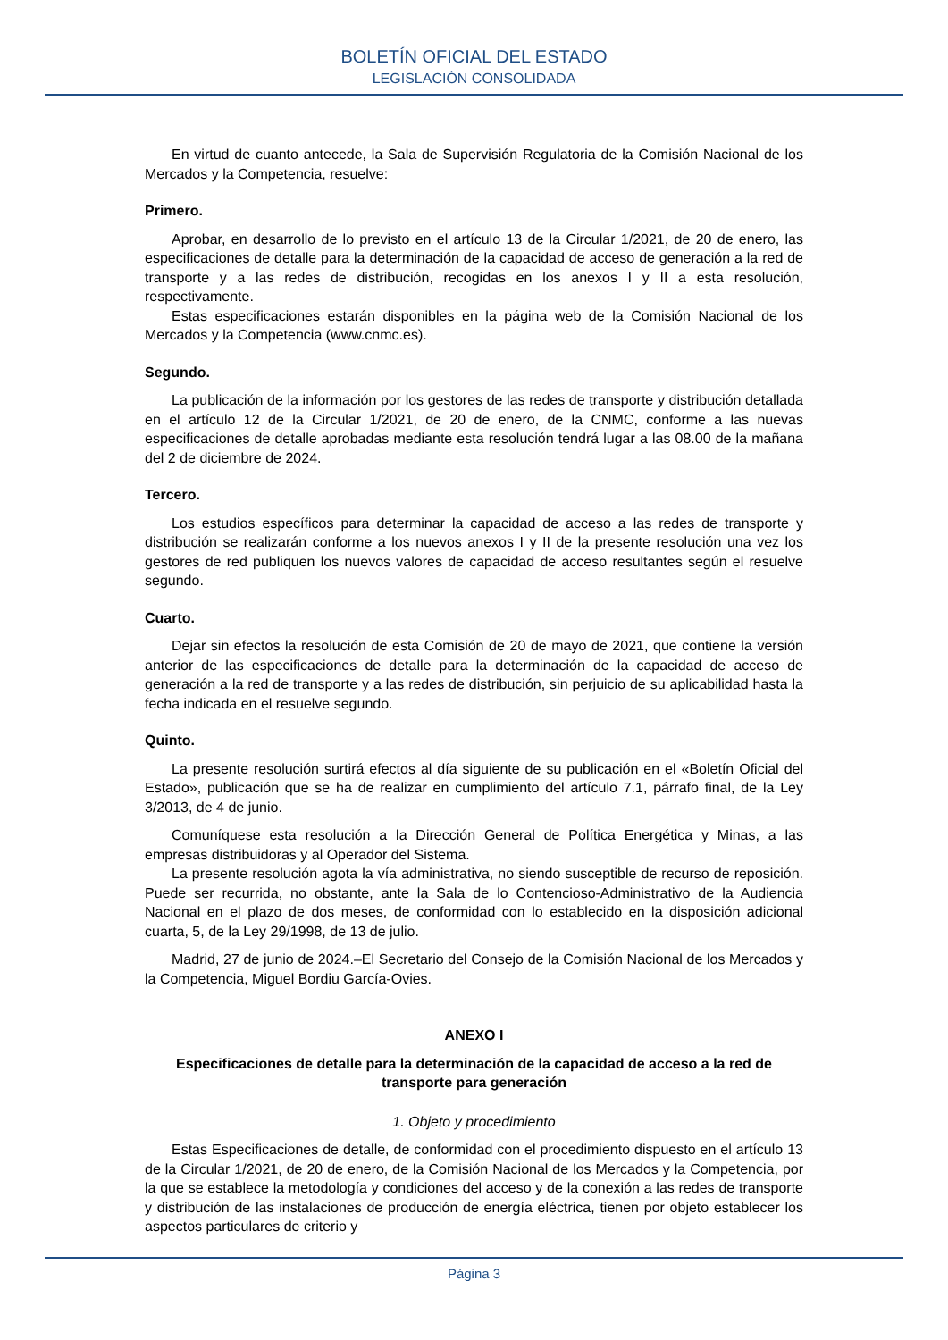BOLETÍN OFICIAL DEL ESTADO
LEGISLACIÓN CONSOLIDADA
En virtud de cuanto antecede, la Sala de Supervisión Regulatoria de la Comisión Nacional de los Mercados y la Competencia, resuelve:
Primero.
Aprobar, en desarrollo de lo previsto en el artículo 13 de la Circular 1/2021, de 20 de enero, las especificaciones de detalle para la determinación de la capacidad de acceso de generación a la red de transporte y a las redes de distribución, recogidas en los anexos I y II a esta resolución, respectivamente.
Estas especificaciones estarán disponibles en la página web de la Comisión Nacional de los Mercados y la Competencia (www.cnmc.es).
Segundo.
La publicación de la información por los gestores de las redes de transporte y distribución detallada en el artículo 12 de la Circular 1/2021, de 20 de enero, de la CNMC, conforme a las nuevas especificaciones de detalle aprobadas mediante esta resolución tendrá lugar a las 08.00 de la mañana del 2 de diciembre de 2024.
Tercero.
Los estudios específicos para determinar la capacidad de acceso a las redes de transporte y distribución se realizarán conforme a los nuevos anexos I y II de la presente resolución una vez los gestores de red publiquen los nuevos valores de capacidad de acceso resultantes según el resuelve segundo.
Cuarto.
Dejar sin efectos la resolución de esta Comisión de 20 de mayo de 2021, que contiene la versión anterior de las especificaciones de detalle para la determinación de la capacidad de acceso de generación a la red de transporte y a las redes de distribución, sin perjuicio de su aplicabilidad hasta la fecha indicada en el resuelve segundo.
Quinto.
La presente resolución surtirá efectos al día siguiente de su publicación en el «Boletín Oficial del Estado», publicación que se ha de realizar en cumplimiento del artículo 7.1, párrafo final, de la Ley 3/2013, de 4 de junio.
Comuníquese esta resolución a la Dirección General de Política Energética y Minas, a las empresas distribuidoras y al Operador del Sistema.
La presente resolución agota la vía administrativa, no siendo susceptible de recurso de reposición. Puede ser recurrida, no obstante, ante la Sala de lo Contencioso-Administrativo de la Audiencia Nacional en el plazo de dos meses, de conformidad con lo establecido en la disposición adicional cuarta, 5, de la Ley 29/1998, de 13 de julio.
Madrid, 27 de junio de 2024.–El Secretario del Consejo de la Comisión Nacional de los Mercados y la Competencia, Miguel Bordiu García-Ovies.
ANEXO I
Especificaciones de detalle para la determinación de la capacidad de acceso a la red de transporte para generación
1. Objeto y procedimiento
Estas Especificaciones de detalle, de conformidad con el procedimiento dispuesto en el artículo 13 de la Circular 1/2021, de 20 de enero, de la Comisión Nacional de los Mercados y la Competencia, por la que se establece la metodología y condiciones del acceso y de la conexión a las redes de transporte y distribución de las instalaciones de producción de energía eléctrica, tienen por objeto establecer los aspectos particulares de criterio y
Página 3